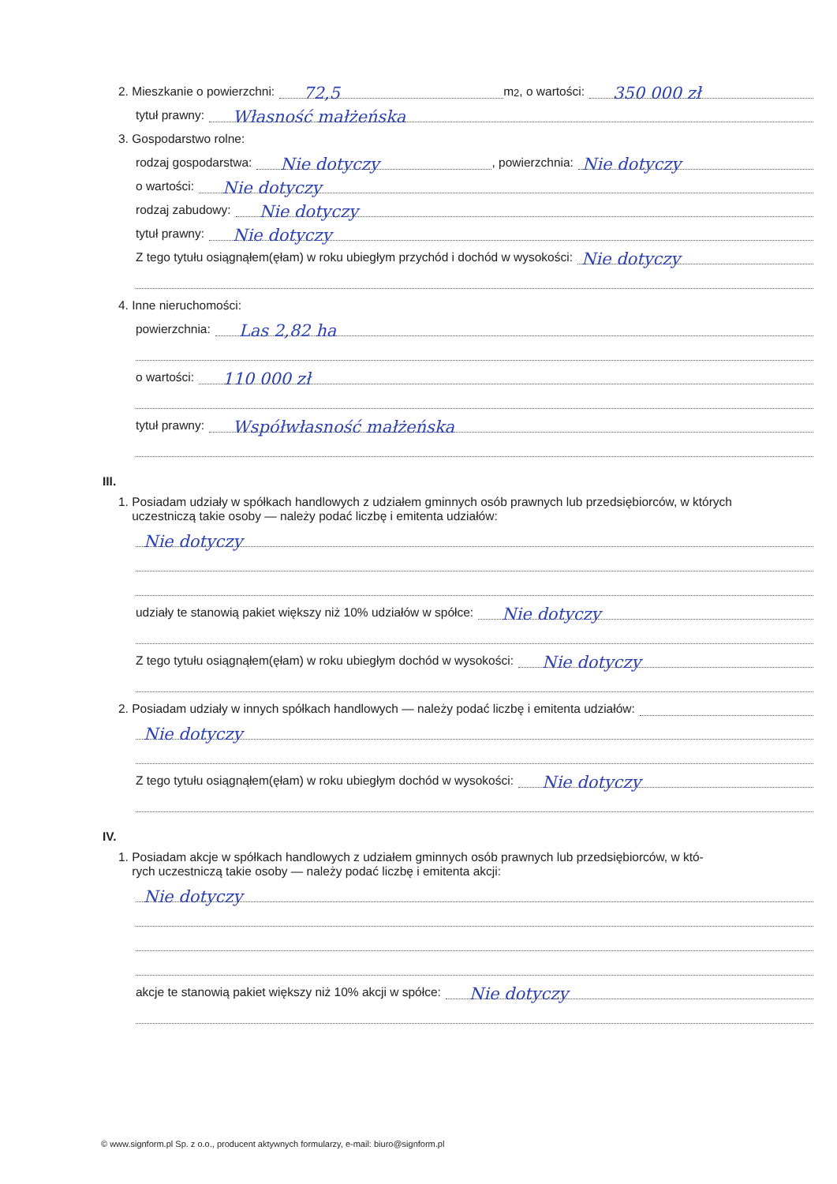2. Mieszkanie o powierzchni: 72,5 m <sup>2</sup>, o wartości: 350 000 zł
tytuł prawny: Własność małżeńska
3. Gospodarstwo rolne:
rodzaj gospodarstwa: Nie dotyczy , powierzchnia: Nie dotyczy
o wartości: Nie dotyczy
rodzaj zabudowy: Nie dotyczy
tytuł prawny: Nie dotyczy
Z tego tytułu osiągnąłem(ęłam) w roku ubiegłym przychód i dochód w wysokości: Nie dotyczy
4. Inne nieruchomości:
powierzchnia: Las 2,82 ha
o wartości: 110 000 zł
tytuł prawny: Współwłasność małżeńska
III.
1. Posiadam udziały w spółkach handlowych z udziałem gminnych osób prawnych lub przedsiębiorców, w których
uczestniczą takie osoby — należy podać liczbę i emitenta udziałów:
Nie dotyczy
udziały te stanowią pakiet większy niż 10% udziałów w spółce: Nie dotyczy
Z tego tytułu osiągnąłem(ęłam) w roku ubiegłym dochód w wysokości: Nie dotyczy
2. Posiadam udziały w innych spółkach handlowych — należy podać liczbę i emitenta udziałów:
Nie dotyczy
Z tego tytułu osiągnąłem(ęłam) w roku ubiegłym dochód w wysokości: Nie dotyczy
IV.
1. Posiadam akcje w spółkach handlowych z udziałem gminnych osób prawnych lub przedsiębiorców, w któ-
rych uczestniczą takie osoby — należy podać liczbę i emitenta akcji:
Nie dotyczy
akcje te stanowią pakiet większy niż 10% akcji w spółce: Nie dotyczy
© www.signform.pl Sp. z o.o., producent aktywnych formularzy, e-mail: biuro@signform.pl